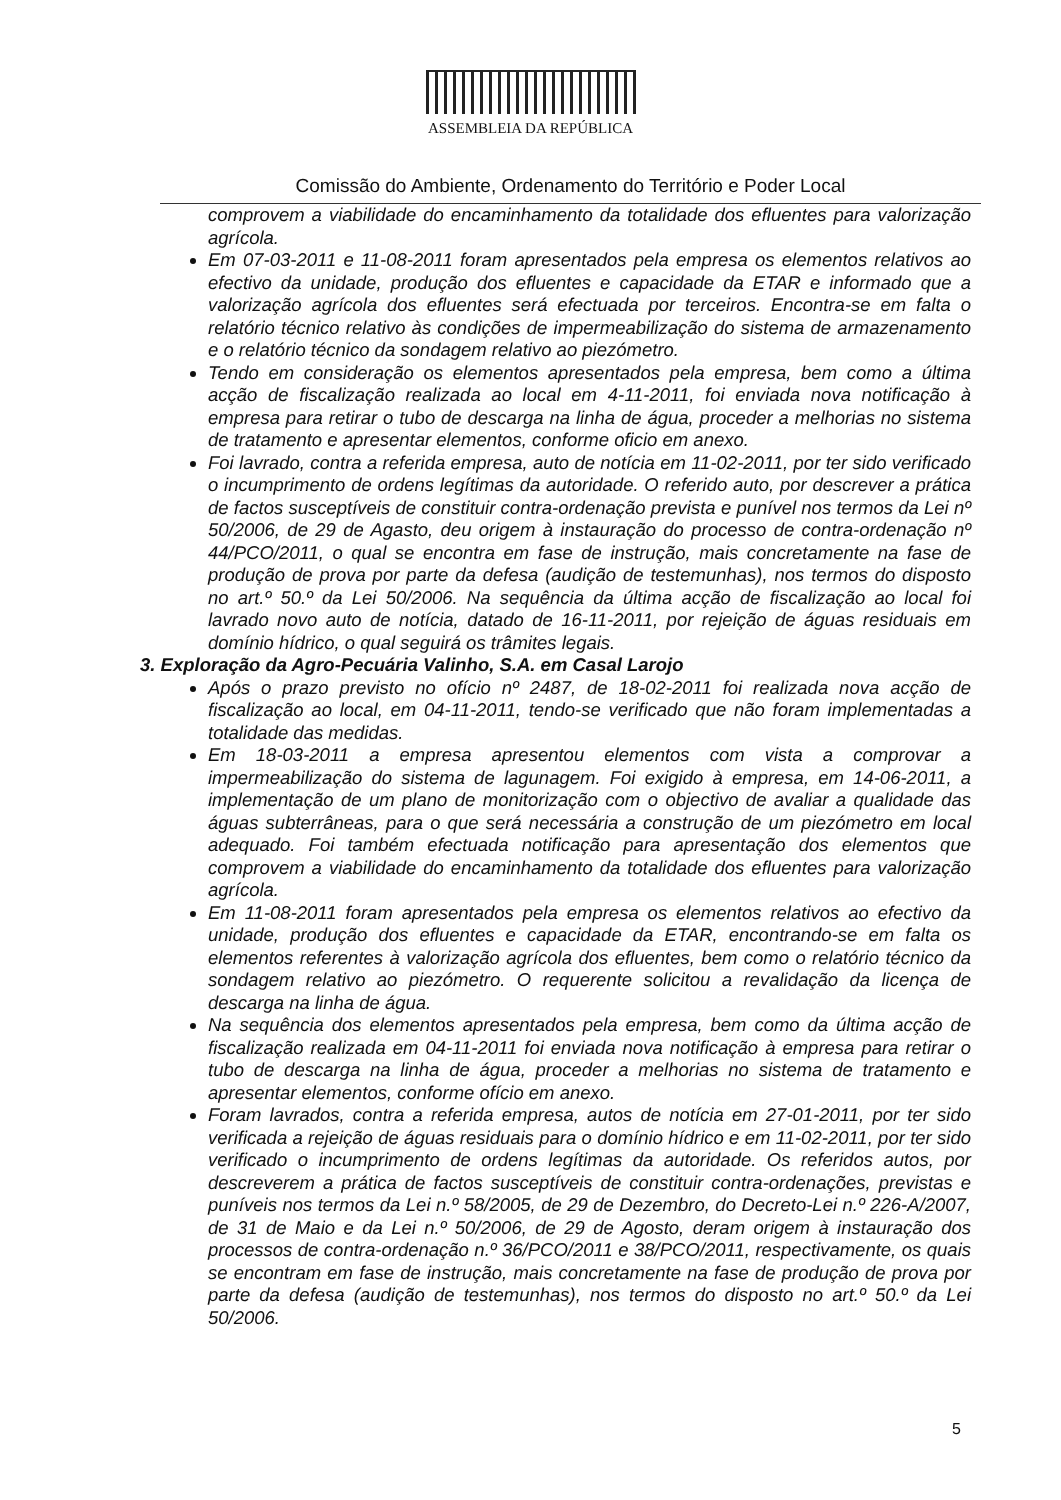ASSEMBLEIA DA REPÚBLICA
Comissão do Ambiente, Ordenamento do Território e Poder Local
comprovem a viabilidade do encaminhamento da totalidade dos efluentes para valorização agrícola.
Em 07-03-2011 e 11-08-2011 foram apresentados pela empresa os elementos relativos ao efectivo da unidade, produção dos efluentes e capacidade da ETAR e informado que a valorização agrícola dos efluentes será efectuada por terceiros. Encontra-se em falta o relatório técnico relativo às condições de impermeabilização do sistema de armazenamento e o relatório técnico da sondagem relativo ao piezómetro.
Tendo em consideração os elementos apresentados pela empresa, bem como a última acção de fiscalização realizada ao local em 4-11-2011, foi enviada nova notificação à empresa para retirar o tubo de descarga na linha de água, proceder a melhorias no sistema de tratamento e apresentar elementos, conforme oficio em anexo.
Foi lavrado, contra a referida empresa, auto de notícia em 11-02-2011, por ter sido verificado o incumprimento de ordens legítimas da autoridade. O referido auto, por descrever a prática de factos susceptíveis de constituir contra-ordenação prevista e punível nos termos da Lei nº 50/2006, de 29 de Agasto, deu origem à instauração do processo de contra-ordenação nº 44/PCO/2011, o qual se encontra em fase de instrução, mais concretamente na fase de produção de prova por parte da defesa (audição de testemunhas), nos termos do disposto no art.º 50.º da Lei 50/2006. Na sequência da última acção de fiscalização ao local foi lavrado novo auto de notícia, datado de 16-11-2011, por rejeição de águas residuais em domínio hídrico, o qual seguirá os trâmites legais.
3. Exploração da Agro-Pecuária Valinho, S.A. em Casal Larojo
Após o prazo previsto no ofício nº 2487, de 18-02-2011 foi realizada nova acção de fiscalização ao local, em 04-11-2011, tendo-se verificado que não foram implementadas a totalidade das medidas.
Em 18-03-2011 a empresa apresentou elementos com vista a comprovar a impermeabilização do sistema de lagunagem. Foi exigido à empresa, em 14-06-2011, a implementação de um plano de monitorização com o objectivo de avaliar a qualidade das águas subterrâneas, para o que será necessária a construção de um piezómetro em local adequado. Foi também efectuada notificação para apresentação dos elementos que comprovem a viabilidade do encaminhamento da totalidade dos efluentes para valorização agrícola.
Em 11-08-2011 foram apresentados pela empresa os elementos relativos ao efectivo da unidade, produção dos efluentes e capacidade da ETAR, encontrando-se em falta os elementos referentes à valorização agrícola dos efluentes, bem como o relatório técnico da sondagem relativo ao piezómetro. O requerente solicitou a revalidação da licença de descarga na linha de água.
Na sequência dos elementos apresentados pela empresa, bem como da última acção de fiscalização realizada em 04-11-2011 foi enviada nova notificação à empresa para retirar o tubo de descarga na linha de água, proceder a melhorias no sistema de tratamento e apresentar elementos, conforme ofício em anexo.
Foram lavrados, contra a referida empresa, autos de notícia em 27-01-2011, por ter sido verificada a rejeição de águas residuais para o domínio hídrico e em 11-02-2011, por ter sido verificado o incumprimento de ordens legítimas da autoridade. Os referidos autos, por descreverem a prática de factos susceptíveis de constituir contra-ordenações, previstas e puníveis nos termos da Lei n.º 58/2005, de 29 de Dezembro, do Decreto-Lei n.º 226-A/2007, de 31 de Maio e da Lei n.º 50/2006, de 29 de Agosto, deram origem à instauração dos processos de contra-ordenação n.º 36/PCO/2011 e 38/PCO/2011, respectivamente, os quais se encontram em fase de instrução, mais concretamente na fase de produção de prova por parte da defesa (audição de testemunhas), nos termos do disposto no art.º 50.º da Lei 50/2006.
5